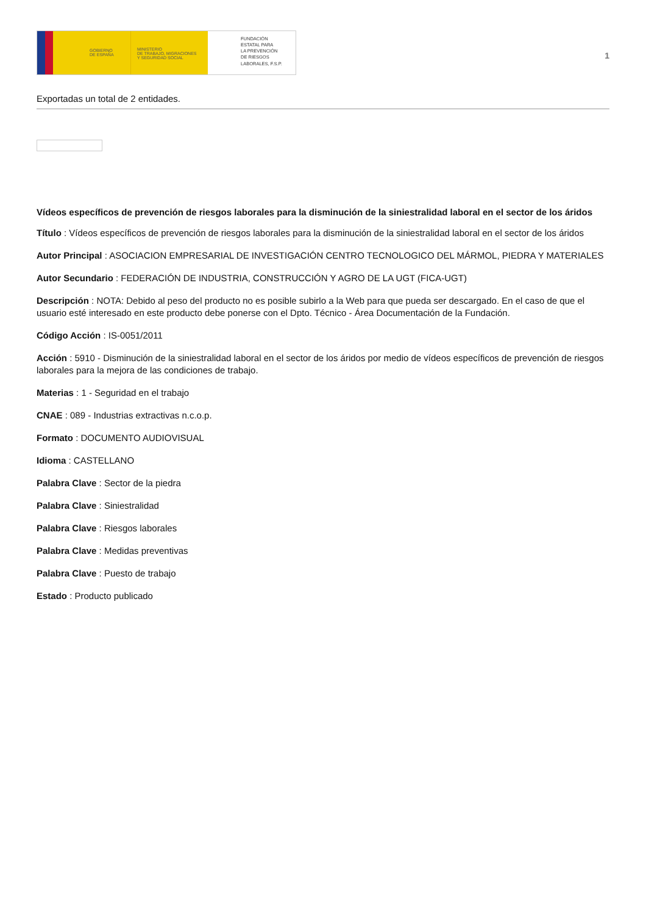GOBIERNO
DE ESPAÑA
MINISTERIO
DE TRABAJO, MIGRACIONES
Y SEGURIDAD SOCIAL
FUNDACIÓN
ESTATAL PARA
LA PREVENCIÓN
DE RIESGOS
LABORALES, F.S.P.
1
Exportadas un total de 2 entidades.
Vídeos específicos de prevención de riesgos laborales para la disminución de la siniestralidad laboral en el sector de los áridos
Título : Vídeos específicos de prevención de riesgos laborales para la disminución de la siniestralidad laboral en el sector de los áridos
Autor Principal : ASOCIACION EMPRESARIAL DE INVESTIGACIÓN CENTRO TECNOLOGICO DEL MÁRMOL, PIEDRA Y MATERIALES
Autor Secundario : FEDERACIÓN DE INDUSTRIA, CONSTRUCCIÓN Y AGRO DE LA UGT (FICA-UGT)
Descripción : NOTA: Debido al peso del producto no es posible subirlo a la Web para que pueda ser descargado. En el caso de que el usuario esté interesado en este producto debe ponerse con el Dpto. Técnico - Área Documentación de la Fundación.
Código Acción : IS-0051/2011
Acción : 5910 - Disminución de la siniestralidad laboral en el sector de los áridos por medio de vídeos específicos de prevención de riesgos laborales para la mejora de las condiciones de trabajo.
Materias : 1 - Seguridad en el trabajo
CNAE : 089 - Industrias extractivas n.c.o.p.
Formato : DOCUMENTO AUDIOVISUAL
Idioma : CASTELLANO
Palabra Clave : Sector de la piedra
Palabra Clave : Siniestralidad
Palabra Clave : Riesgos laborales
Palabra Clave : Medidas preventivas
Palabra Clave : Puesto de trabajo
Estado : Producto publicado